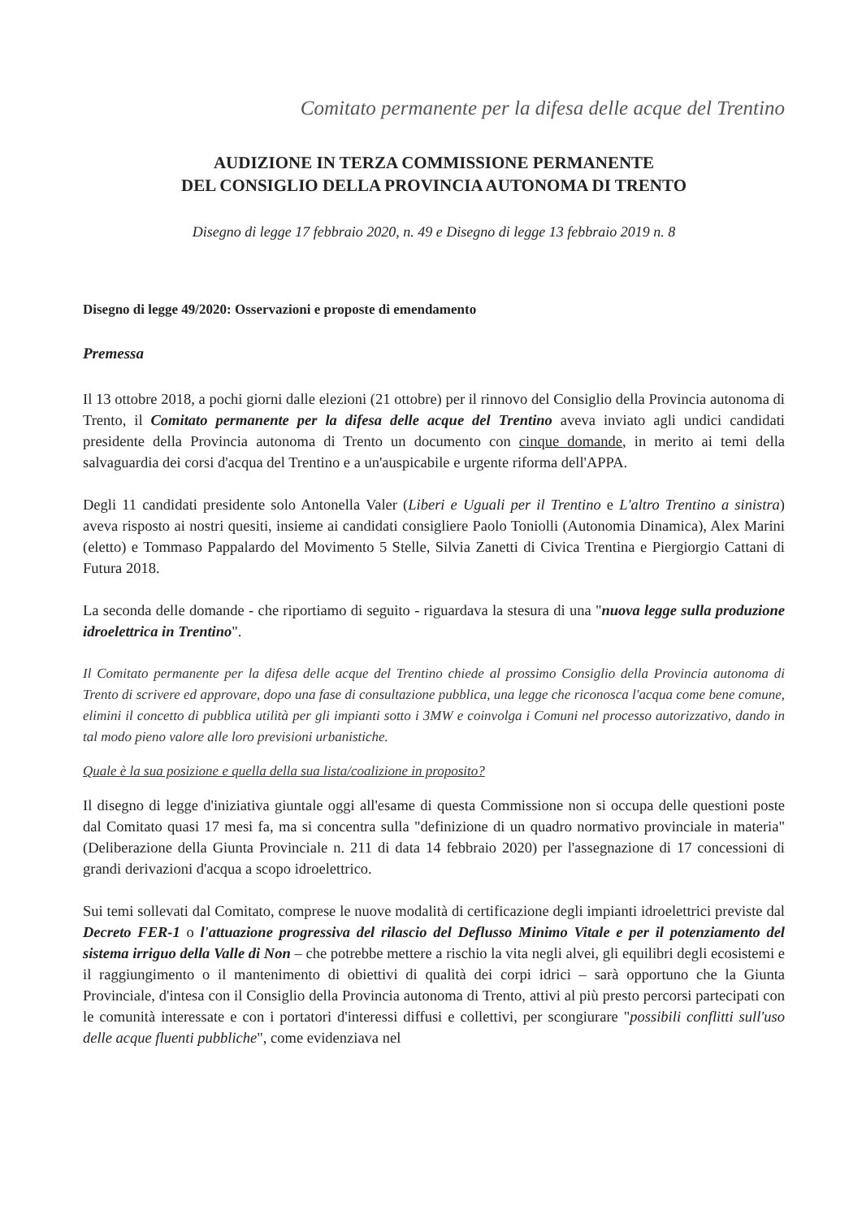Comitato permanente per la difesa delle acque del Trentino
AUDIZIONE IN TERZA COMMISSIONE PERMANENTE
DEL CONSIGLIO DELLA PROVINCIA AUTONOMA DI TRENTO
Disegno di legge 17 febbraio 2020, n. 49 e Disegno di legge 13 febbraio 2019 n. 8
Disegno di legge 49/2020: Osservazioni e proposte di emendamento
Premessa
Il 13 ottobre 2018, a pochi giorni dalle elezioni (21 ottobre) per il rinnovo del Consiglio della Provincia autonoma di Trento, il Comitato permanente per la difesa delle acque del Trentino aveva inviato agli undici candidati presidente della Provincia autonoma di Trento un documento con cinque domande, in merito ai temi della salvaguardia dei corsi d'acqua del Trentino e a un'auspicabile e urgente riforma dell'APPA.
Degli 11 candidati presidente solo Antonella Valer (Liberi e Uguali per il Trentino e L'altro Trentino a sinistra) aveva risposto ai nostri quesiti, insieme ai candidati consigliere Paolo Toniolli (Autonomia Dinamica), Alex Marini (eletto) e Tommaso Pappalardo del Movimento 5 Stelle, Silvia Zanetti di Civica Trentina e Piergiorgio Cattani di Futura 2018.
La seconda delle domande - che riportiamo di seguito - riguardava la stesura di una "nuova legge sulla produzione idroelettrica in Trentino".
Il Comitato permanente per la difesa delle acque del Trentino chiede al prossimo Consiglio della Provincia autonoma di Trento di scrivere ed approvare, dopo una fase di consultazione pubblica, una legge che riconosca l'acqua come bene comune, elimini il concetto di pubblica utilità per gli impianti sotto i 3MW e coinvolga i Comuni nel processo autorizzativo, dando in tal modo pieno valore alle loro previsioni urbanistiche.
Quale è la sua posizione e quella della sua lista/coalizione in proposito?
Il disegno di legge d'iniziativa giuntale oggi all'esame di questa Commissione non si occupa delle questioni poste dal Comitato quasi 17 mesi fa, ma si concentra sulla "definizione di un quadro normativo provinciale in materia" (Deliberazione della Giunta Provinciale n. 211 di data 14 febbraio 2020) per l'assegnazione di 17 concessioni di grandi derivazioni d'acqua a scopo idroelettrico.
Sui temi sollevati dal Comitato, comprese le nuove modalità di certificazione degli impianti idroelettrici previste dal Decreto FER-1 o l'attuazione progressiva del rilascio del Deflusso Minimo Vitale e per il potenziamento del sistema irriguo della Valle di Non – che potrebbe mettere a rischio la vita negli alvei, gli equilibri degli ecosistemi e il raggiungimento o il mantenimento di obiettivi di qualità dei corpi idrici – sarà opportuno che la Giunta Provinciale, d'intesa con il Consiglio della Provincia autonoma di Trento, attivi al più presto percorsi partecipati con le comunità interessate e con i portatori d'interessi diffusi e collettivi, per scongiurare "possibili conflitti sull'uso delle acque fluenti pubbliche", come evidenziava nel